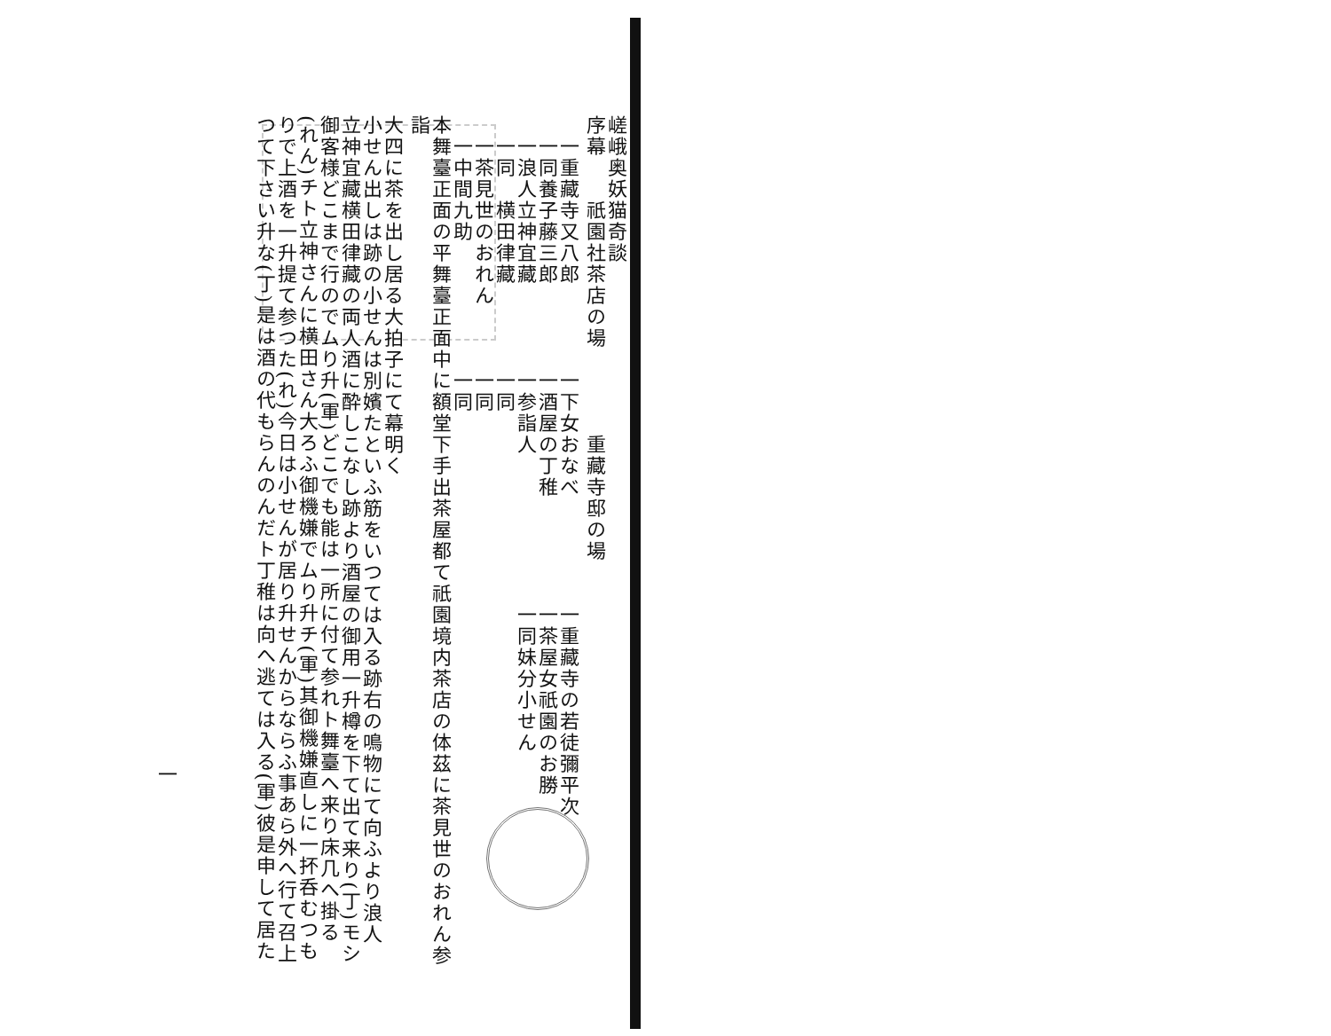嵯峨奥妖猫奇談
序幕　　祇園社茶店の場　　　　重藏寺邸の場
　一重藏寺又八郎　　　　一下女おなべ　　　　　一重藏寺の若徒彌平次
　一同養子藤三郎　　　　一酒屋の丁稚　　　　　一茶屋女祇園のお勝
　一浪人立神宜藏　　　　一参詣人　　　　　　　一同妹分小せん
　一同　横田律藏　　　　一同
　一茶見世のおれん　　　一同
　一中間九助　　　　　　一同
本舞臺正面の平舞臺正面中に額堂下手出茶屋都て祇園境内茶店の体茲に茶見世のおれん参詣
大四に茶を出し居る大拍子にて幕明く
小せん出しは跡の小せんは別嬪たといふ筋をいつては入る跡右の鳴物にて向ふより浪人
立神宜藏横田律藏の両人酒に酔しこなし跡より酒屋の御用一升樽を下て出て来り(丁)モシ
御客様どこまで行のでムり升(軍)どこでも能は一所に付て参れト舞臺へ来り床几へ掛る
(れん)チト立神さんに横田さん大ろふ御機嫌でムり升チ(軍)其御機嫌直しに一抔呑むつも
りで上酒を一升提て参つた(れ)今日は小せんが居り升せんからならふ事あら外へ行て召上
つて下さい升な(丁)是は酒の代もらんのんだト丁稚は向へ逃ては入る(軍)彼是申して居た
一